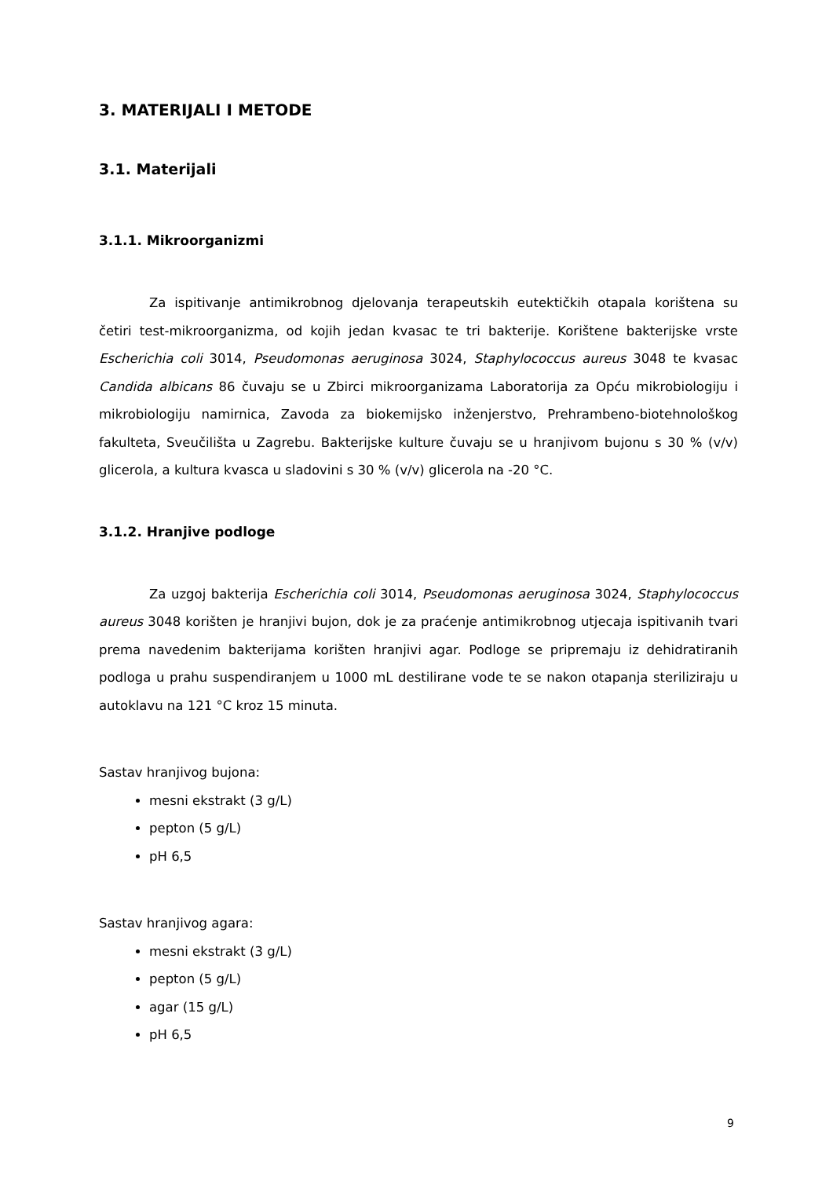3. MATERIJALI I METODE
3.1. Materijali
3.1.1. Mikroorganizmi
Za ispitivanje antimikrobnog djelovanja terapeutskih eutektičkih otapala korištena su četiri test-mikroorganizma, od kojih jedan kvasac te tri bakterije. Korištene bakterijske vrste Escherichia coli 3014, Pseudomonas aeruginosa 3024, Staphylococcus aureus 3048 te kvasac Candida albicans 86 čuvaju se u Zbirci mikroorganizama Laboratorija za Opću mikrobiologiju i mikrobiologiju namirnica, Zavoda za biokemijsko inženjerstvo, Prehrambeno-biotehnološkog fakulteta, Sveučilišta u Zagrebu. Bakterijske kulture čuvaju se u hranjivom bujonu s 30 % (v/v) glicerola, a kultura kvasca u sladovini s 30 % (v/v) glicerola na -20 °C.
3.1.2. Hranjive podloge
Za uzgoj bakterija Escherichia coli 3014, Pseudomonas aeruginosa 3024, Staphylococcus aureus 3048 korišten je hranjivi bujon, dok je za praćenje antimikrobnog utjecaja ispitivanih tvari prema navedenim bakterijama korišten hranjivi agar. Podloge se pripremaju iz dehidratiranih podloga u prahu suspendiranjem u 1000 mL destilirane vode te se nakon otapanja steriliziraju u autoklavu na 121 °C kroz 15 minuta.
Sastav hranjivog bujona:
mesni ekstrakt (3 g/L)
pepton (5 g/L)
pH 6,5
Sastav hranjivog agara:
mesni ekstrakt (3 g/L)
pepton (5 g/L)
agar (15 g/L)
pH 6,5
9